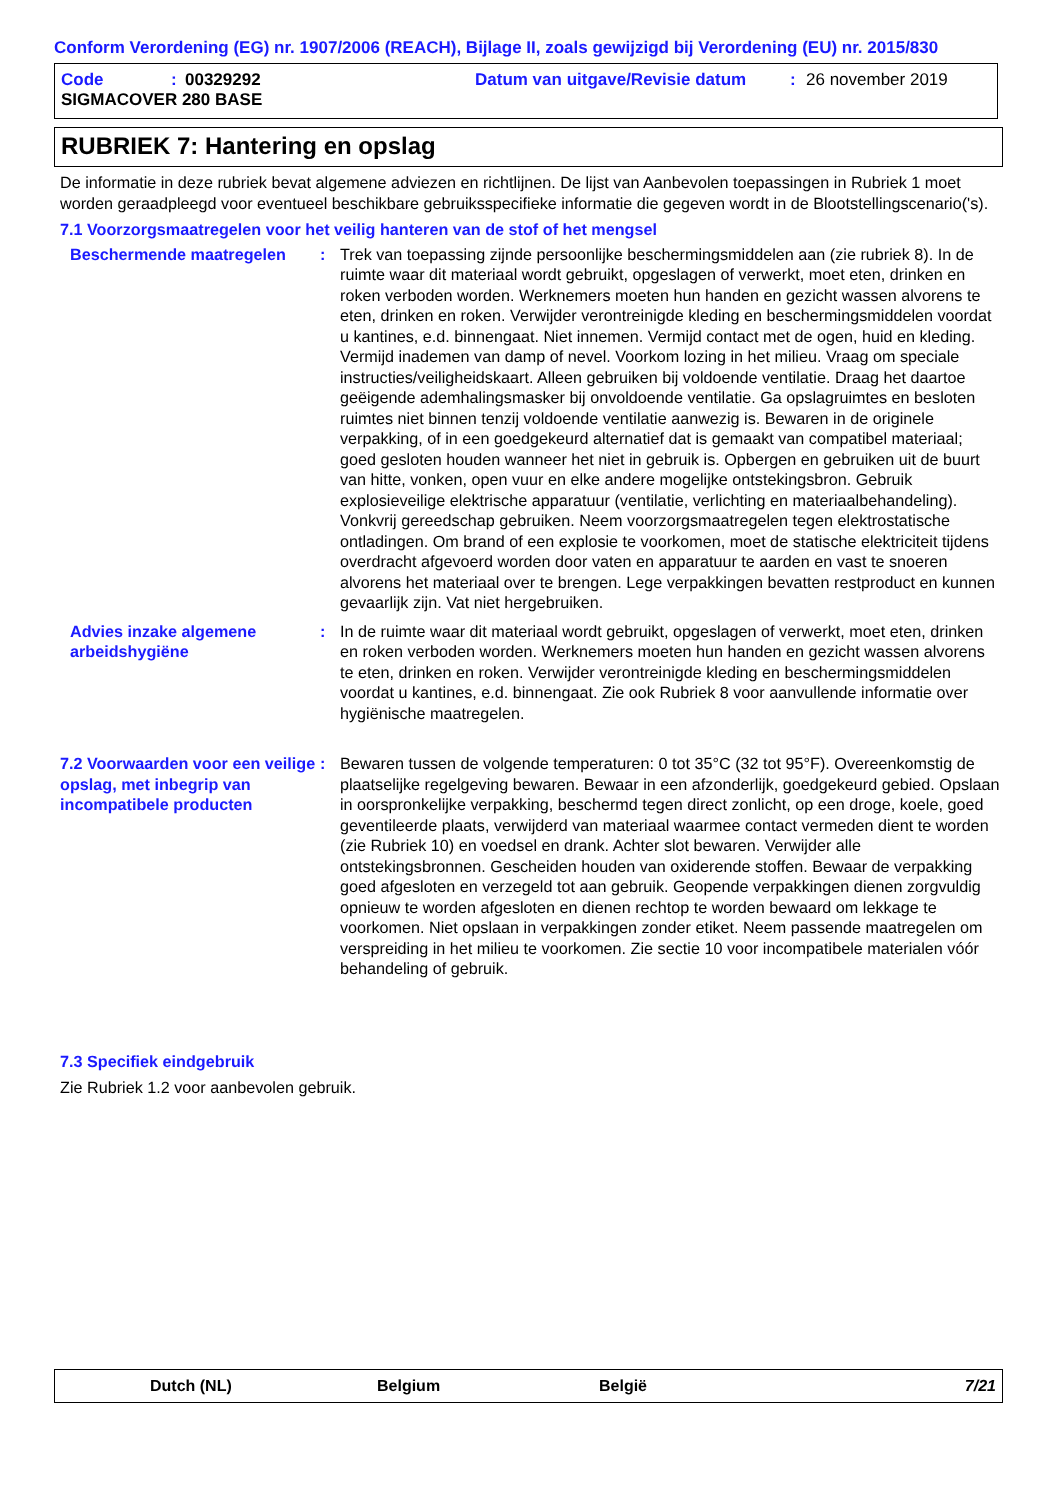Conform Verordening (EG) nr. 1907/2006 (REACH), Bijlage II, zoals gewijzigd bij Verordening (EU) nr. 2015/830
Code: 00329292 Datum van uitgave/Revisie datum: 26 november 2019
SIGMACOVER 280 BASE
RUBRIEK 7: Hantering en opslag
De informatie in deze rubriek bevat algemene adviezen en richtlijnen. De lijst van Aanbevolen toepassingen in Rubriek 1 moet worden geraadpleegd voor eventueel beschikbare gebruiksspecifieke informatie die gegeven wordt in de Blootstellingscenario('s).
7.1 Voorzorgsmaatregelen voor het veilig hanteren van de stof of het mengsel
Beschermende maatregelen : Trek van toepassing zijnde persoonlijke beschermingsmiddelen aan (zie rubriek 8). In de ruimte waar dit materiaal wordt gebruikt, opgeslagen of verwerkt, moet eten, drinken en roken verboden worden. Werknemers moeten hun handen en gezicht wassen alvorens te eten, drinken en roken. Verwijder verontreinigde kleding en beschermingsmiddelen voordat u kantines, e.d. binnengaat. Niet innemen. Vermijd contact met de ogen, huid en kleding. Vermijd inademen van damp of nevel. Voorkom lozing in het milieu. Vraag om speciale instructies/veiligheidskaart. Alleen gebruiken bij voldoende ventilatie. Draag het daartoe geëigende ademhalingsmasker bij onvoldoende ventilatie. Ga opslagruimtes en besloten ruimtes niet binnen tenzij voldoende ventilatie aanwezig is. Bewaren in de originele verpakking, of in een goedgekeurd alternatief dat is gemaakt van compatibel materiaal; goed gesloten houden wanneer het niet in gebruik is. Opbergen en gebruiken uit de buurt van hitte, vonken, open vuur en elke andere mogelijke ontstekingsbron. Gebruik explosieveilige elektrische apparatuur (ventilatie, verlichting en materiaalbehandeling). Vonkvrij gereedschap gebruiken. Neem voorzorgsmaatregelen tegen elektrostatische ontladingen. Om brand of een explosie te voorkomen, moet de statische elektriciteit tijdens overdracht afgevoerd worden door vaten en apparatuur te aarden en vast te snoeren alvorens het materiaal over te brengen. Lege verpakkingen bevatten restproduct en kunnen gevaarlijk zijn. Vat niet hergebruiken.
Advies inzake algemene arbeidshygiëne
: In de ruimte waar dit materiaal wordt gebruikt, opgeslagen of verwerkt, moet eten, drinken en roken verboden worden. Werknemers moeten hun handen en gezicht wassen alvorens te eten, drinken en roken. Verwijder verontreinigde kleding en beschermingsmiddelen voordat u kantines, e.d. binnengaat. Zie ook Rubriek 8 voor aanvullende informatie over hygiënische maatregelen.
7.2 Voorwaarden voor een veilige opslag, met inbegrip van incompatibele producten
: Bewaren tussen de volgende temperaturen: 0 tot 35°C (32 tot 95°F). Overeenkomstig de plaatselijke regelgeving bewaren. Bewaar in een afzonderlijk, goedgekeurd gebied. Opslaan in oorspronkelijke verpakking, beschermd tegen direct zonlicht, op een droge, koele, goed geventileerde plaats, verwijderd van materiaal waarmee contact vermeden dient te worden (zie Rubriek 10) en voedsel en drank. Achter slot bewaren. Verwijder alle ontstekingsbronnen. Gescheiden houden van oxiderende stoffen. Bewaar de verpakking goed afgesloten en verzegeld tot aan gebruik. Geopende verpakkingen dienen zorgvuldig opnieuw te worden afgesloten en dienen rechtop te worden bewaard om lekkage te voorkomen. Niet opslaan in verpakkingen zonder etiket. Neem passende maatregelen om verspreiding in het milieu te voorkomen. Zie sectie 10 voor incompatibele materialen vóór behandeling of gebruik.
7.3 Specifiek eindgebruik
Zie Rubriek 1.2 voor aanbevolen gebruik.
Dutch (NL) Belgium België 7/21